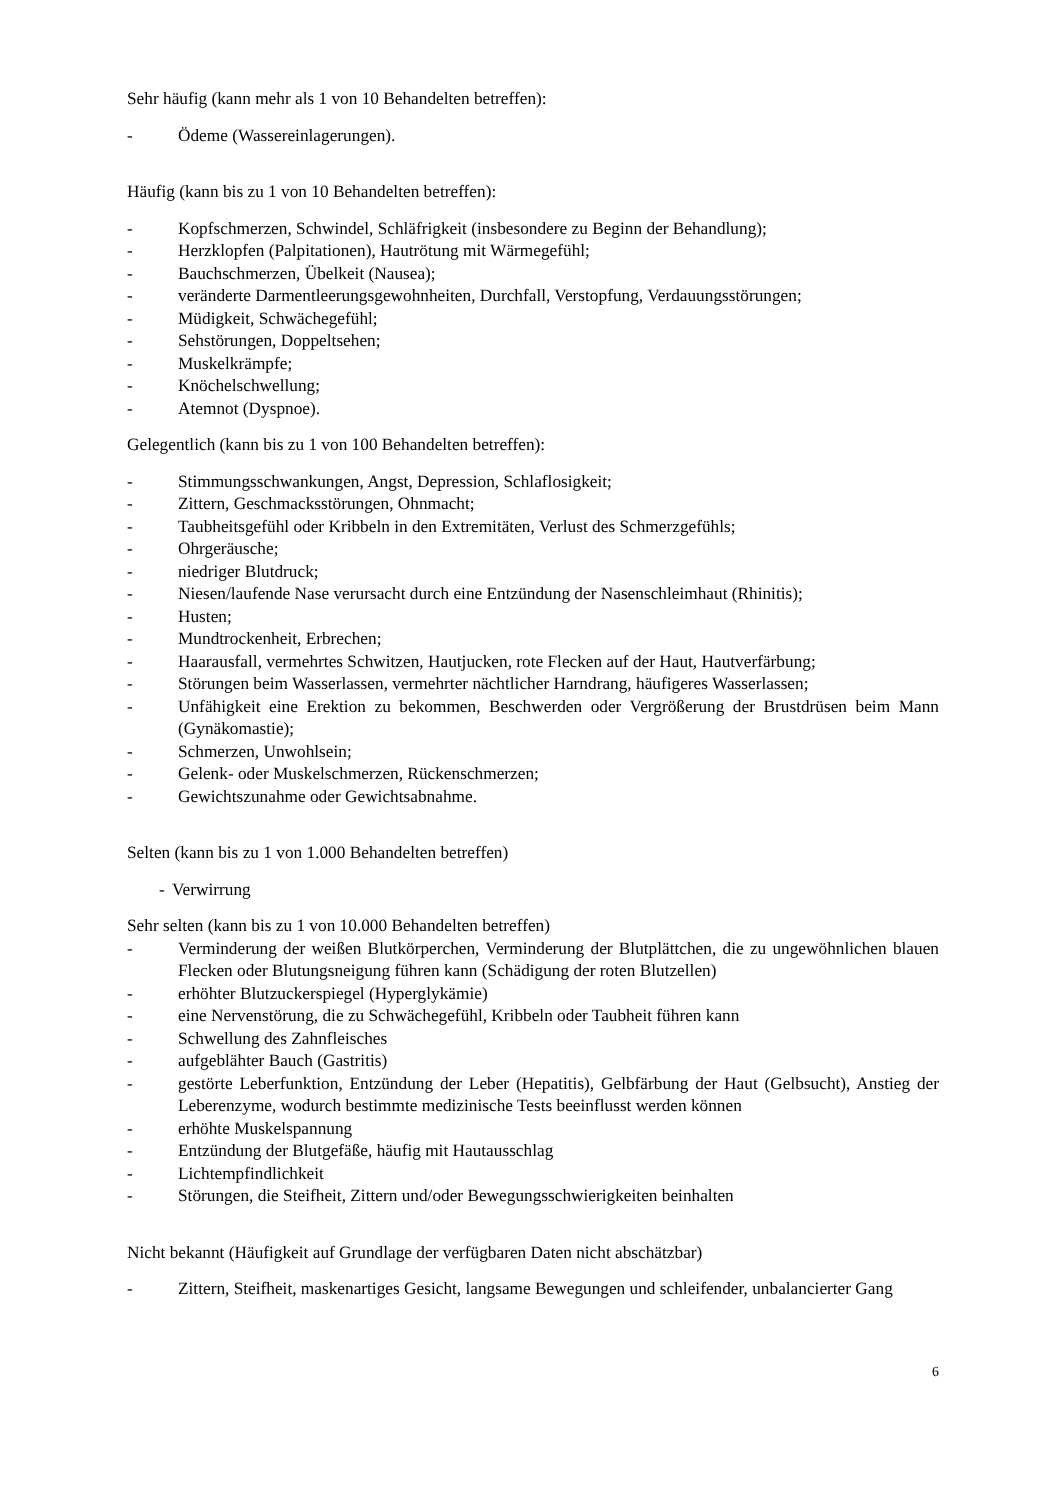Sehr häufig (kann mehr als 1 von 10 Behandelten betreffen):
- Ödeme (Wassereinlagerungen).
Häufig (kann bis zu 1 von 10 Behandelten betreffen):
- Kopfschmerzen, Schwindel, Schläfrigkeit (insbesondere zu Beginn der Behandlung);
- Herzklopfen (Palpitationen), Hautrötung mit Wärmegefühl;
- Bauchschmerzen, Übelkeit (Nausea);
- veränderte Darmentleerungsgewohnheiten, Durchfall, Verstopfung, Verdauungsstörungen;
- Müdigkeit, Schwächegefühl;
- Sehstörungen, Doppeltsehen;
- Muskelkrämpfe;
- Knöchelschwellung;
- Atemnot (Dyspnoe).
Gelegentlich (kann bis zu 1 von 100 Behandelten betreffen):
- Stimmungsschwankungen, Angst, Depression, Schlaflosigkeit;
- Zittern, Geschmacksstörungen, Ohnmacht;
- Taubheitsgefühl oder Kribbeln in den Extremitäten, Verlust des Schmerzgefühls;
- Ohrgeräusche;
- niedriger Blutdruck;
- Niesen/laufende Nase verursacht durch eine Entzündung der Nasenschleimhaut (Rhinitis);
- Husten;
- Mundtrockenheit, Erbrechen;
- Haarausfall, vermehrtes Schwitzen, Hautjucken, rote Flecken auf der Haut, Hautverfärbung;
- Störungen beim Wasserlassen, vermehrter nächtlicher Harndrang, häufigeres Wasserlassen;
- Unfähigkeit eine Erektion zu bekommen, Beschwerden oder Vergrößerung der Brustdrüsen beim Mann (Gynäkomastie);
- Schmerzen, Unwohlsein;
- Gelenk- oder Muskelschmerzen, Rückenschmerzen;
- Gewichtszunahme oder Gewichtsabnahme.
Selten (kann bis zu 1 von 1.000 Behandelten betreffen)
- Verwirrung
Sehr selten (kann bis zu 1 von 10.000 Behandelten betreffen)
- Verminderung der weißen Blutkörperchen, Verminderung der Blutplättchen, die zu ungewöhnlichen blauen Flecken oder Blutungsneigung führen kann (Schädigung der roten Blutzellen)
- erhöhter Blutzuckerspiegel (Hyperglykämie)
- eine Nervenstörung, die zu Schwächegefühl, Kribbeln oder Taubheit führen kann
- Schwellung des Zahnfleisches
- aufgeblähter Bauch (Gastritis)
- gestörte Leberfunktion, Entzündung der Leber (Hepatitis), Gelbfärbung der Haut (Gelbsucht), Anstieg der Leberenzyme, wodurch bestimmte medizinische Tests beeinflusst werden können
- erhöhte Muskelspannung
- Entzündung der Blutgefäße, häufig mit Hautausschlag
- Lichtempfindlichkeit
- Störungen, die Steifheit, Zittern und/oder Bewegungsschwierigkeiten beinhalten
Nicht bekannt (Häufigkeit auf Grundlage der verfügbaren Daten nicht abschätzbar)
- Zittern, Steifheit, maskenartiges Gesicht, langsame Bewegungen und schleifender, unbalancierter Gang
6